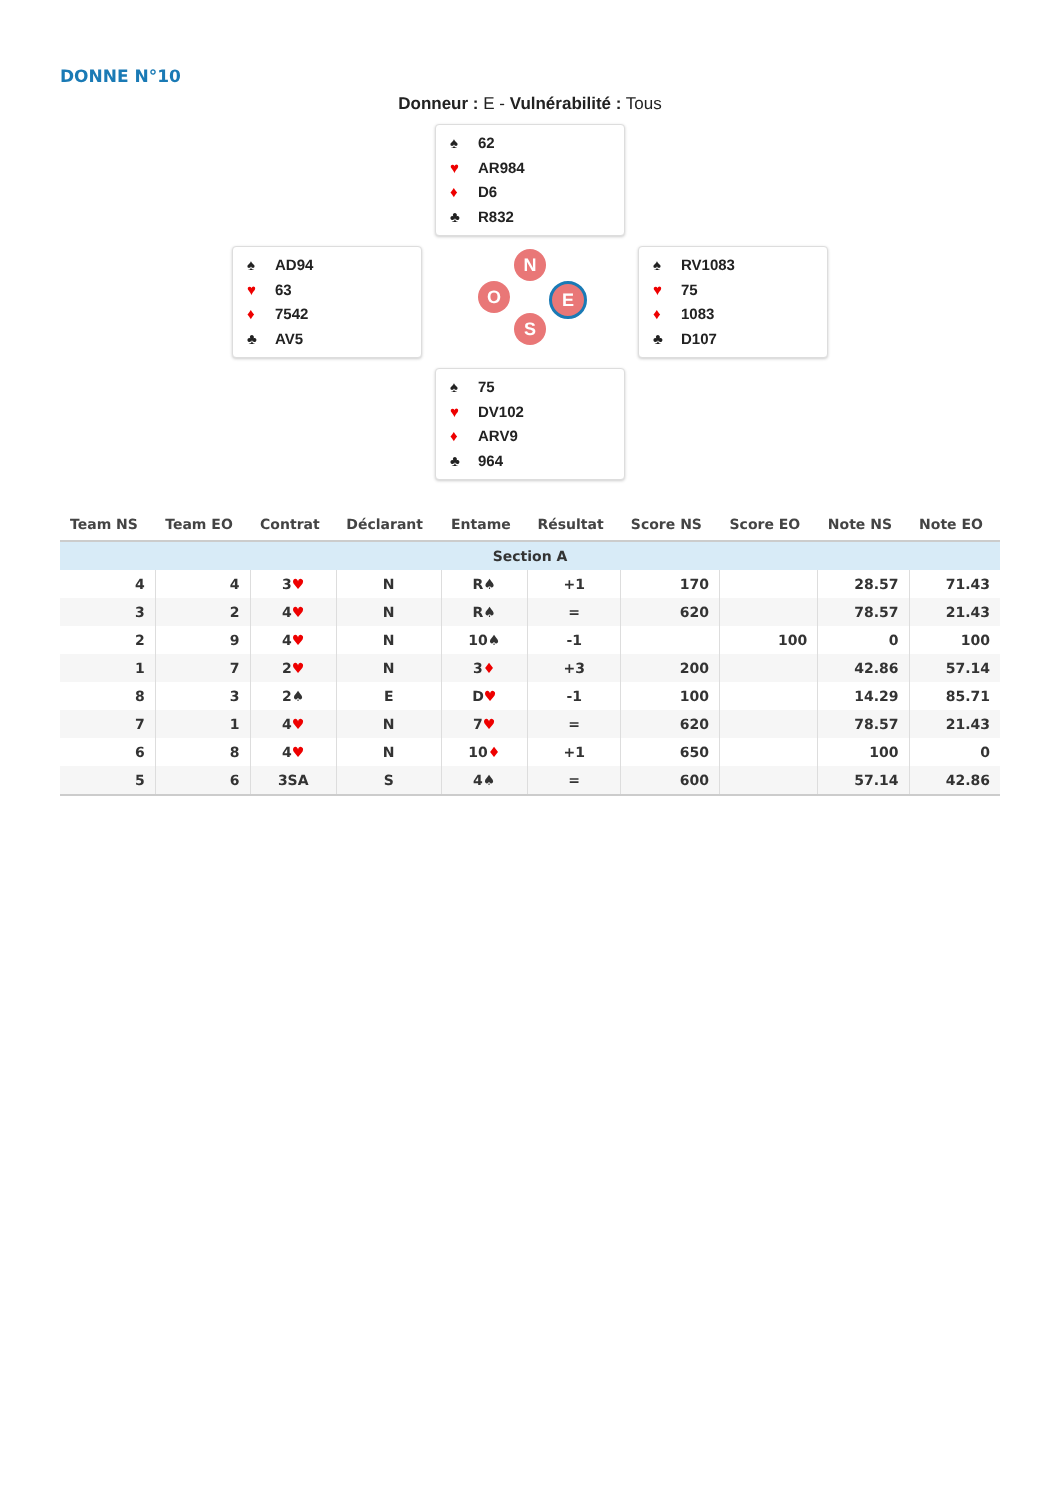DONNE N°10
Donneur : E - Vulnérabilité : Tous
♠ 62
♥ AR984
♦ D6
♣ R832
♠ AD94
♥ 63
♦ 7542
♣ AV5
N
O E
S
♠ RV1083
♥ 75
♦ 1083
♣ D107
♠ 75
♥ DV102
♦ ARV9
♣ 964
| Team NS | Team EO | Contrat | Déclarant | Entame | Résultat | Score NS | Score EO | Note NS | Note EO |
| --- | --- | --- | --- | --- | --- | --- | --- | --- | --- |
| Section A | | | | | | | | | |
| 4 | 4 | 3 ♥ | N | R♠ | +1 | 170 | | 28.57 | 71.43 |
| 3 | 2 | 4 ♥ | N | R♠ | = | 620 | | 78.57 | 21.43 |
| 2 | 9 | 4 ♥ | N | 10♠ | -1 | | 100 | 0 | 100 |
| 1 | 7 | 2 ♥ | N | 3 ♦ | +3 | 200 | | 42.86 | 57.14 |
| 8 | 3 | 2♠ | E | D ♥ | -1 | 100 | | 14.29 | 85.71 |
| 7 | 1 | 4 ♥ | N | 7 ♥ | = | 620 | | 78.57 | 21.43 |
| 6 | 8 | 4 ♥ | N | 10 ♦ | +1 | 650 | | 100 | 0 |
| 5 | 6 | 3SA | S | 4♠ | = | 600 | | 57.14 | 42.86 |